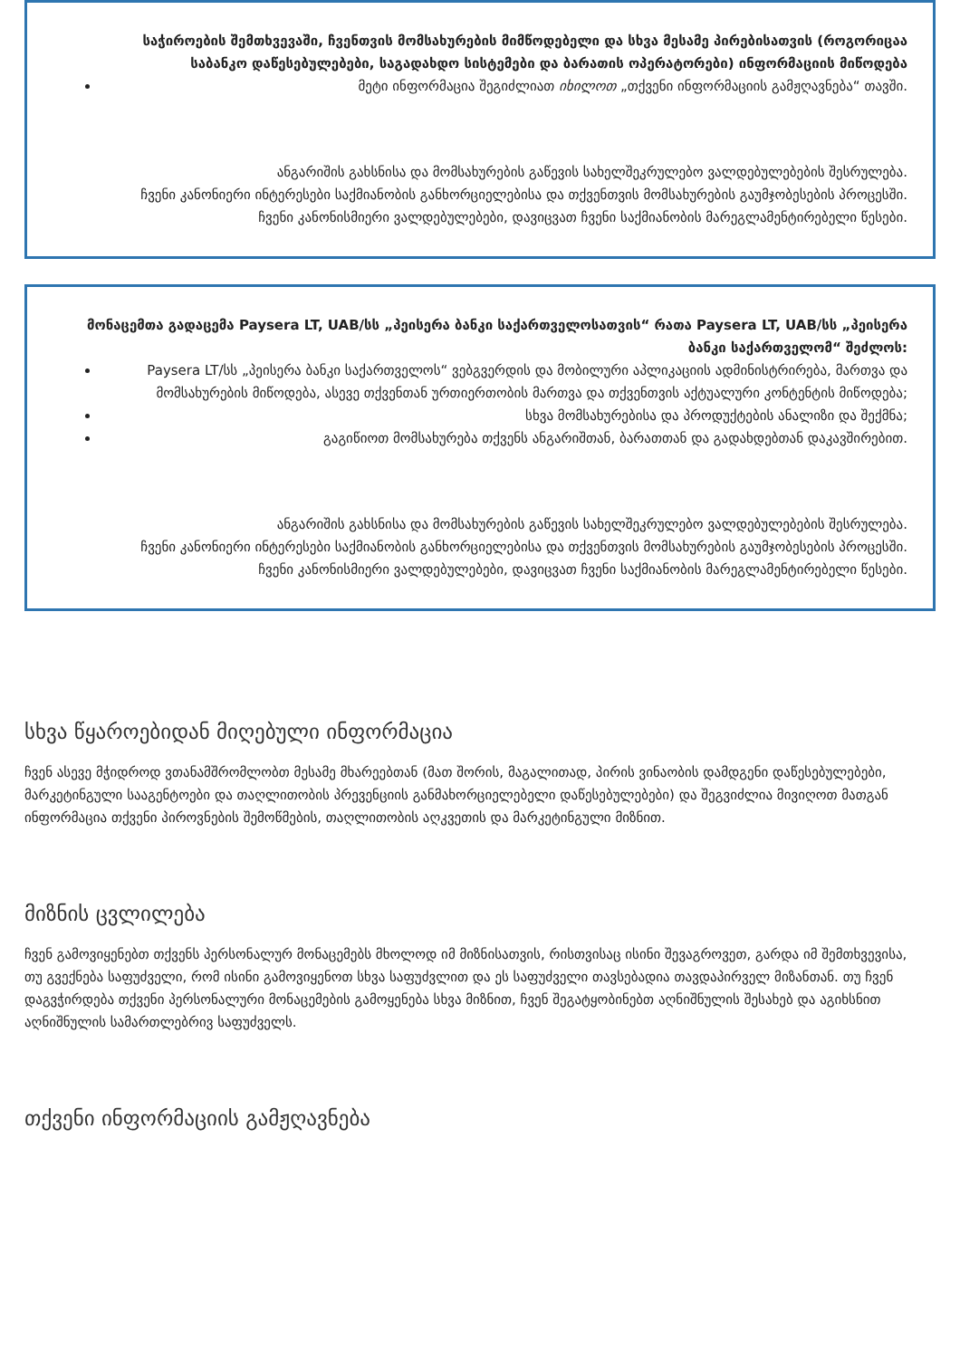საჭიროების შემთხვევაში, ჩვენთვის მომსახურების მიმწოდებელი და სხვა მესამე პირებისათვის (როგორიცაა საბანკო დაწესებულებები, საგადახდო სისტემები და ბარათის ოპერატორები) ინფორმაციის მიწოდება
მეტი ინფორმაცია შეგიძლიათ იხილოთ „თქვენი ინფორმაციის გამჟღავნება“ თავში.
ანგარიშის გახსნისა და მომსახურების გაწევის სახელშეკრულებო ვალდებულებების შესრულება.
ჩვენი კანონიერი ინტერესები საქმიანობის განხორციელებისა და თქვენთვის მომსახურების გაუმჯობესების პროცესში.
ჩვენი კანონისმიერი ვალდებულებები, დავიცვათ ჩვენი საქმიანობის მარეგლამენტირებელი წესები.
მონაცემთა გადაცემა Paysera LT, UAB/სს „პეისერა ბანკი საქართველოსათვის“ რათა Paysera LT, UAB/სს „პეისერა ბანკი საქართველომ“ შეძლოს:
Paysera LT/სს „პეისერა ბანკი საქართველოს“ ვებგვერდის და მობილური აპლიკაციის ადმინისტრირება, მართვა და მომსახურების მიწოდება, ასევე თქვენთან ურთიერთობის მართვა და თქვენთვის აქტუალური კონტენტის მიწოდება;
სხვა მომსახურებისა და პროდუქტების ანალიზი და შექმნა;
გაგიწიოთ მომსახურება თქვენს ანგარიშთან, ბარათთან და გადახდებთან დაკავშირებით.
ანგარიშის გახსნისა და მომსახურების გაწევის სახელშეკრულებო ვალდებულებების შესრულება.
ჩვენი კანონიერი ინტერესები საქმიანობის განხორციელებისა და თქვენთვის მომსახურების გაუმჯობესების პროცესში.
ჩვენი კანონისმიერი ვალდებულებები, დავიცვათ ჩვენი საქმიანობის მარეგლამენტირებელი წესები.
სხვა წყაროებიდან მიღებული ინფორმაცია
ჩვენ ასევე მჭიდროდ ვთანამშრომლობთ მესამე მხარეებთან (მათ შორის, მაგალითად, პირის ვინაობის დამდგენი დაწესებულებები, მარკეტინგული სააგენტოები და თაღლითობის პრევენციის განმახორციელებელი დაწესებულებები) და შეგვიძლია მივიღოთ მათგან ინფორმაცია თქვენი პიროვნების შემოწმების, თაღლითობის აღკვეთის და მარკეტინგული მიზნით.
მიზნის ცვლილება
ჩვენ გამოვიყენებთ თქვენს პერსონალურ მონაცემებს მხოლოდ იმ მიზნისათვის, რისთვისაც ისინი შევაგროვეთ, გარდა იმ შემთხვევისა, თუ გვექნება საფუძველი, რომ ისინი გამოვიყენოთ სხვა საფუძვლით და ეს საფუძველი თავსებადია თავდაპირველ მიზანთან. თუ ჩვენ დაგვჭირდება თქვენი პერსონალური მონაცემების გამოყენება სხვა მიზნით, ჩვენ შეგატყობინებთ აღნიშნულის შესახებ და აგიხსნით აღნიშნულის სამართლებრივ საფუძველს.
თქვენი ინფორმაციის გამჟღავნება